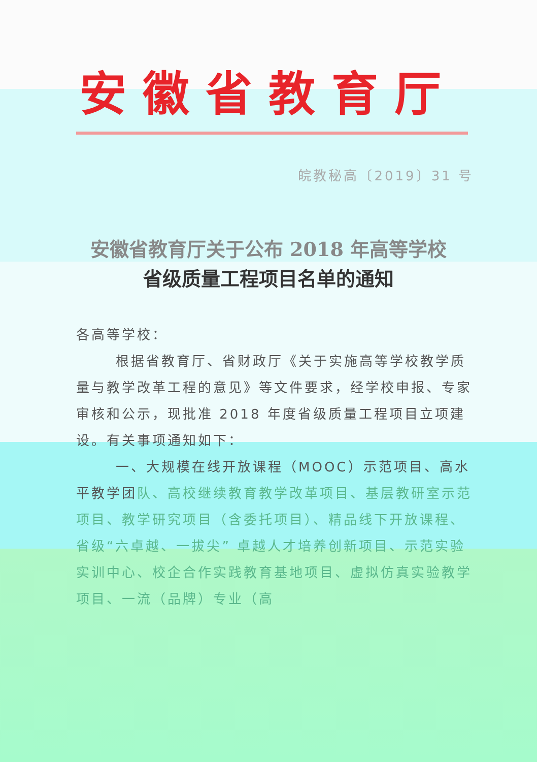安徽省教育厅
皖教秘高〔2019〕31 号
安徽省教育厅关于公布 2018 年高等学校
省级质量工程项目名单的通知
各高等学校：
根据省教育厅、省财政厅《关于实施高等学校教学质量与教学改革工程的意见》等文件要求，经学校申报、专家审核和公示，现批准 2018 年度省级质量工程项目立项建设。有关事项通知如下：
一、大规模在线开放课程（MOOC）示范项目、高水平教学团队、高校继续教育教学改革项目、基层教研室示范项目、教学研究项目（含委托项目）、精品线下开放课程、省级“六卓越、一拔尖” 卓越人才培养创新项目、示范实验实训中心、校企合作实践教育基地项目、虚拟仿真实验教学项目、一流（品牌）专业（高